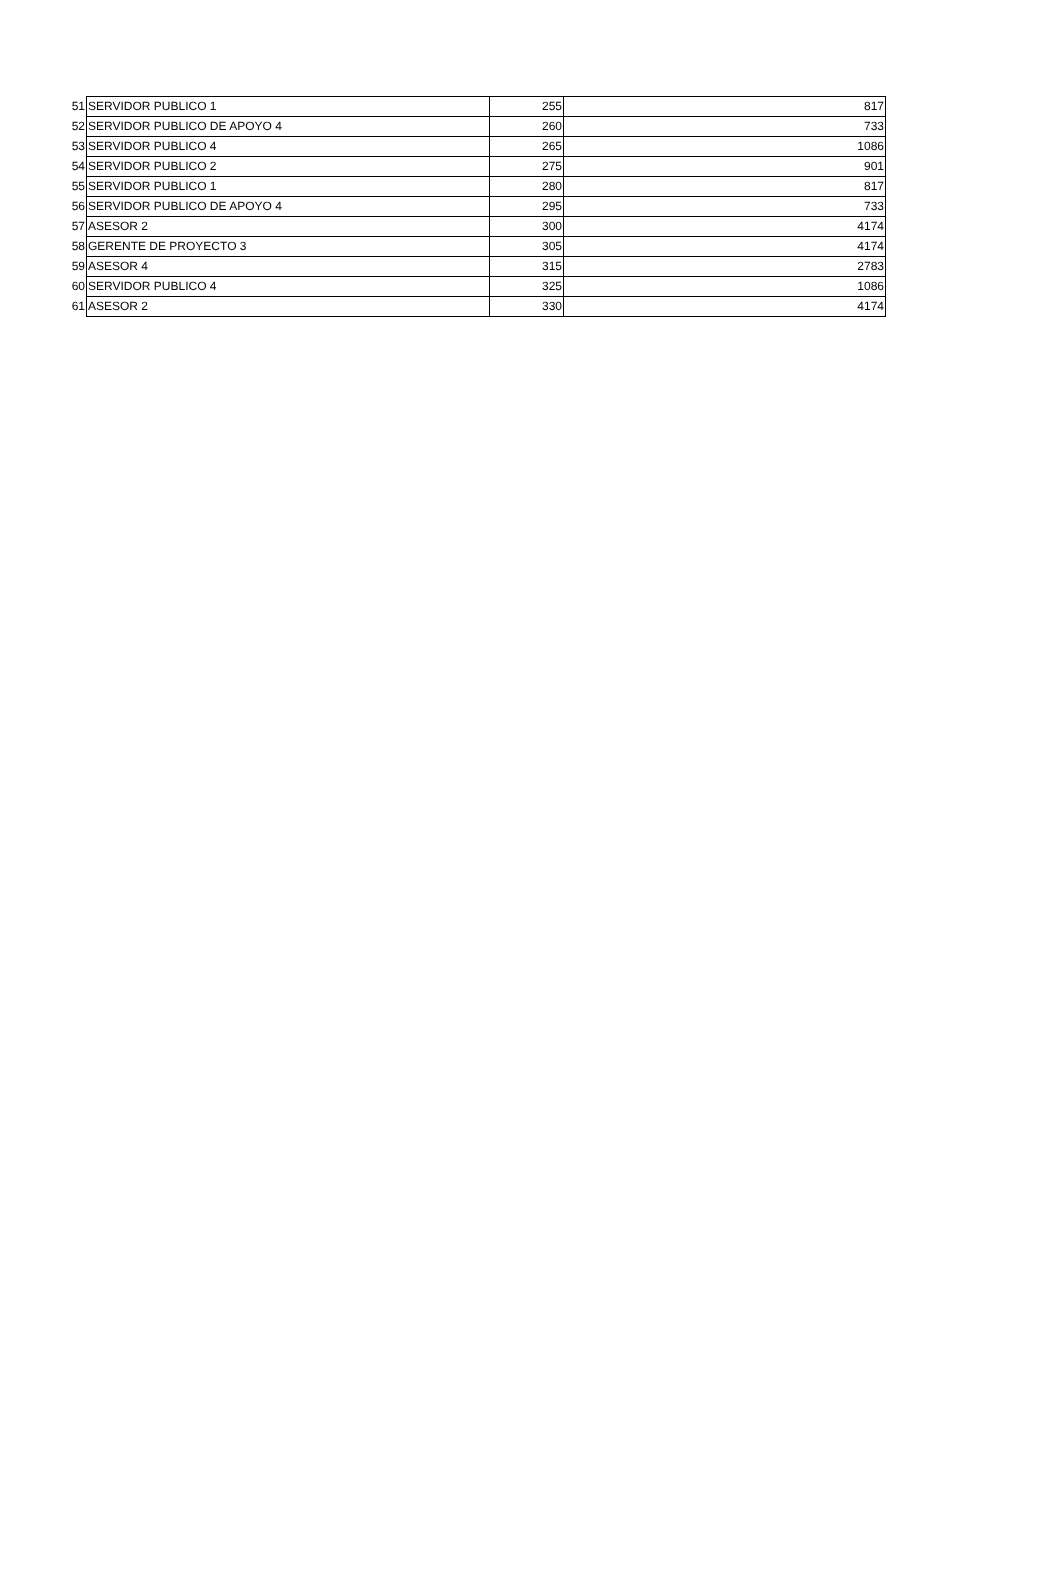| 51 | SERVIDOR PUBLICO 1 | 255 | 817 |
| 52 | SERVIDOR PUBLICO DE APOYO 4 | 260 | 733 |
| 53 | SERVIDOR PUBLICO 4 | 265 | 1086 |
| 54 | SERVIDOR PUBLICO 2 | 275 | 901 |
| 55 | SERVIDOR PUBLICO 1 | 280 | 817 |
| 56 | SERVIDOR PUBLICO DE APOYO 4 | 295 | 733 |
| 57 | ASESOR 2 | 300 | 4174 |
| 58 | GERENTE DE PROYECTO 3 | 305 | 4174 |
| 59 | ASESOR 4 | 315 | 2783 |
| 60 | SERVIDOR PUBLICO 4 | 325 | 1086 |
| 61 | ASESOR 2 | 330 | 4174 |